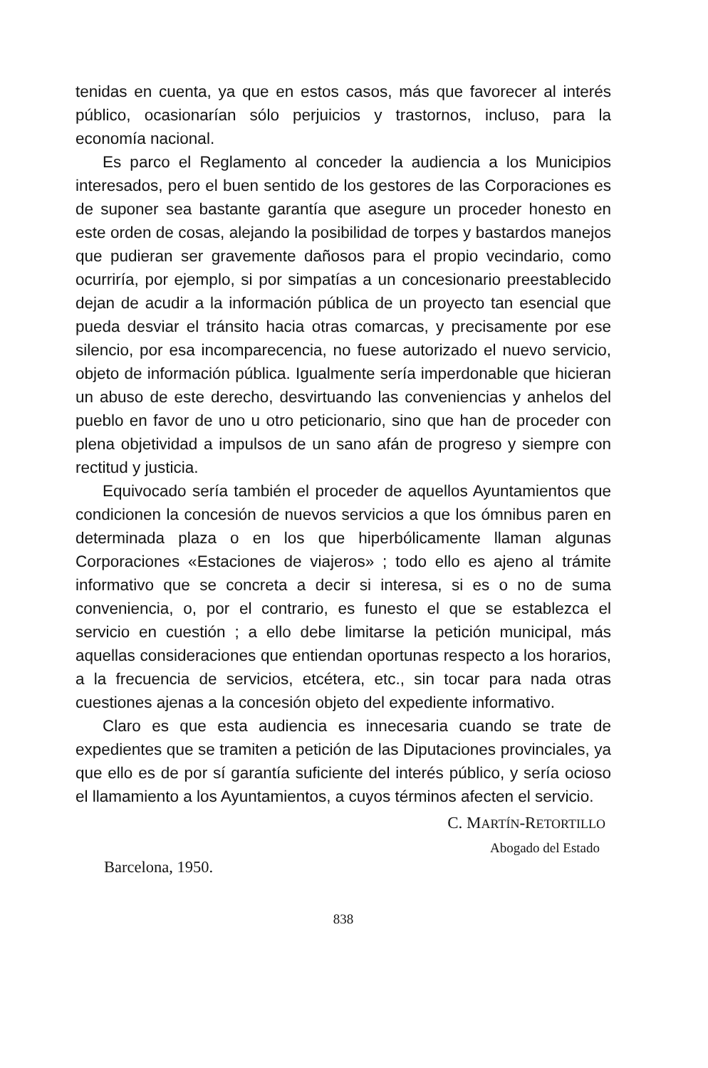tenidas en cuenta, ya que en estos casos, más que favorecer al interés público, ocasionarían sólo perjuicios y trastornos, incluso, para la economía nacional.
Es parco el Reglamento al conceder la audiencia a los Municipios interesados, pero el buen sentido de los gestores de las Corporaciones es de suponer sea bastante garantía que asegure un proceder honesto en este orden de cosas, alejando la posibilidad de torpes y bastardos manejos que pudieran ser gravemente dañosos para el propio vecindario, como ocurriría, por ejemplo, si por simpatías a un concesionario preestablecido dejan de acudir a la información pública de un proyecto tan esencial que pueda desviar el tránsito hacia otras comarcas, y precisamente por ese silencio, por esa incomparecencia, no fuese autorizado el nuevo servicio, objeto de información pública. Igualmente sería imperdonable que hicieran un abuso de este derecho, desvirtuando las conveniencias y anhelos del pueblo en favor de uno u otro peticionario, sino que han de proceder con plena objetividad a impulsos de un sano afán de progreso y siempre con rectitud y justicia.
Equivocado sería también el proceder de aquellos Ayuntamientos que condicionen la concesión de nuevos servicios a que los ómnibus paren en determinada plaza o en los que hiperbólicamente llaman algunas Corporaciones «Estaciones de viajeros» ; todo ello es ajeno al trámite informativo que se concreta a decir si interesa, si es o no de suma conveniencia, o, por el contrario, es funesto el que se establezca el servicio en cuestión ; a ello debe limitarse la petición municipal, más aquellas consideraciones que entiendan oportunas respecto a los horarios, a la frecuencia de servicios, etcétera, etc., sin tocar para nada otras cuestiones ajenas a la concesión objeto del expediente informativo.
Claro es que esta audiencia es innecesaria cuando se trate de expedientes que se tramiten a petición de las Diputaciones provinciales, ya que ello es de por sí garantía suficiente del interés público, y sería ocioso el llamamiento a los Ayuntamientos, a cuyos términos afecten el servicio.
C. MARTÍN-RETORTILLO
Abogado del Estado
Barcelona, 1950.
838